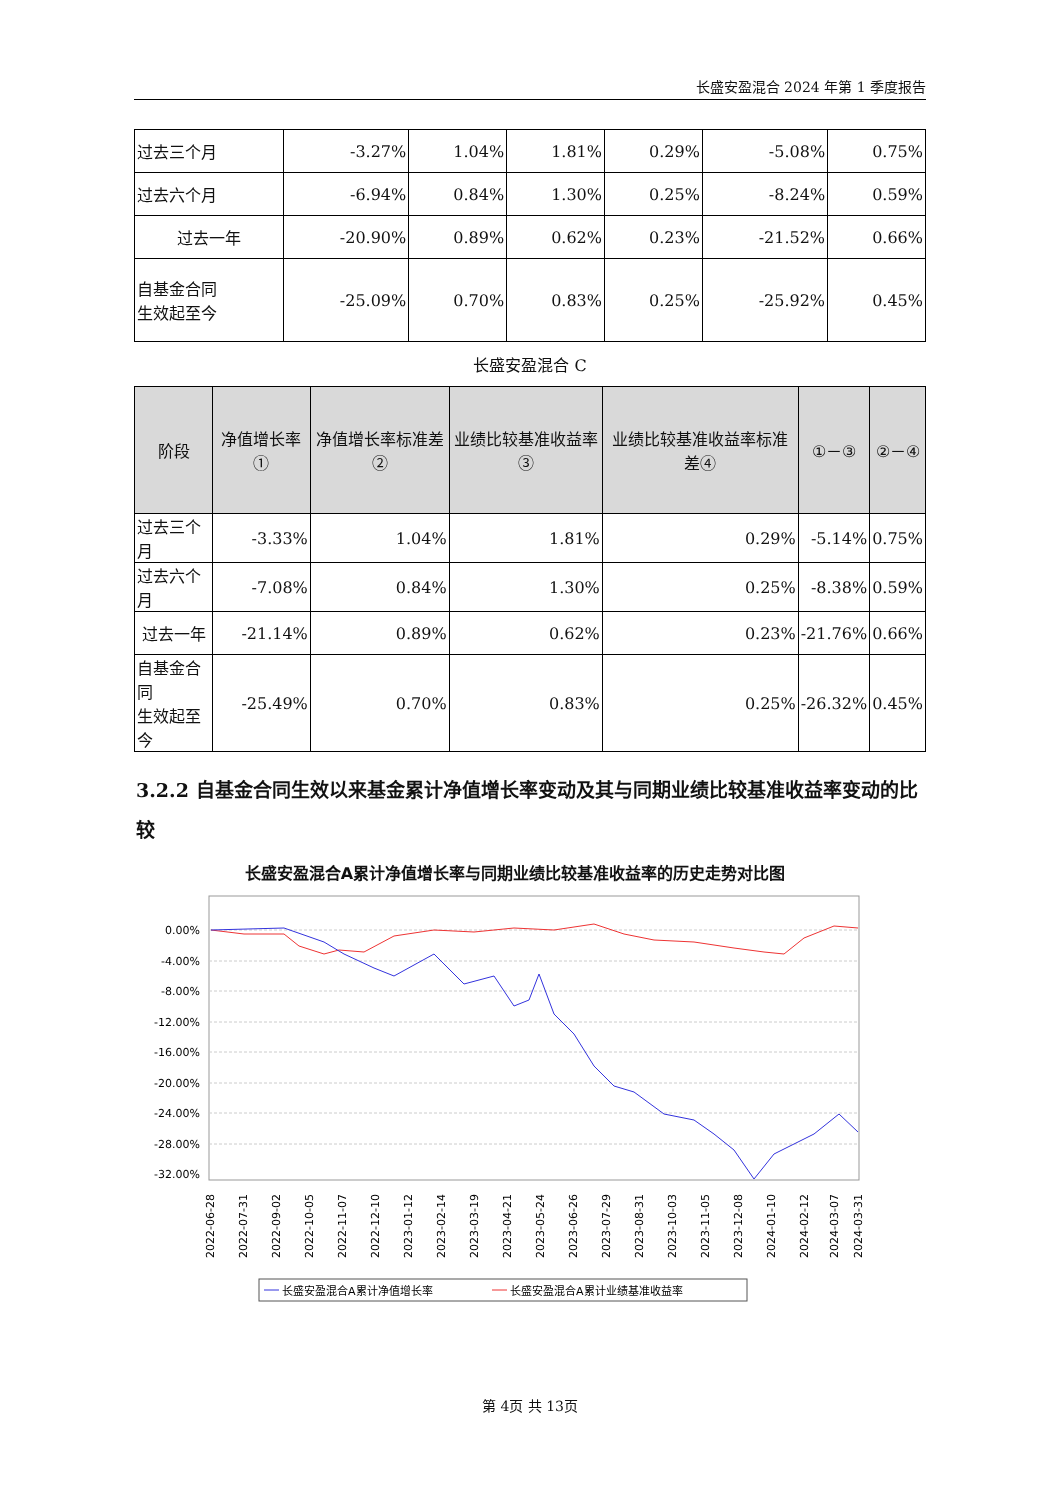长盛安盈混合 2024 年第 1 季度报告
| 过去三个月 | -3.27% | 1.04% | 1.81% | 0.29% | -5.08% | 0.75% |
| 过去六个月 | -6.94% | 0.84% | 1.30% | 0.25% | -8.24% | 0.59% |
| 过去一年 | -20.90% | 0.89% | 0.62% | 0.23% | -21.52% | 0.66% |
| 自基金合同 生效起至今 | -25.09% | 0.70% | 0.83% | 0.25% | -25.92% | 0.45% |
长盛安盈混合 C
| 阶段 | 净值增长率① | 净值增长率标准差② | 业绩比较基准收益率③ | 业绩比较基准收益率标准差④ | ①－③ | ②－④ |
| --- | --- | --- | --- | --- | --- | --- |
| 过去三个月 | -3.33% | 1.04% | 1.81% | 0.29% | -5.14% | 0.75% |
| 过去六个月 | -7.08% | 0.84% | 1.30% | 0.25% | -8.38% | 0.59% |
| 过去一年 | -21.14% | 0.89% | 0.62% | 0.23% | -21.76% | 0.66% |
| 自基金合同 生效起至今 | -25.49% | 0.70% | 0.83% | 0.25% | -26.32% | 0.45% |
3.2.2 自基金合同生效以来基金累计净值增长率变动及其与同期业绩比较基准收益率变动的比较
长盛安盈混合A累计净值增长率与同期业绩比较基准收益率的历史走势对比图
0.00%
-4.00%
-8.00%
-12.00%
-16.00%
-20.00%
-24.00%
-28.00%
-32.00%
2022-06-28
2022-07-31
2022-09-02
2022-10-05
2022-11-07
2022-12-10
2023-01-12
2023-02-14
2023-03-19
2023-04-21
2023-05-24
2023-06-26
2023-07-29
2023-08-31
2023-10-03
2023-11-05
2023-12-08
2024-01-10
2024-02-12
2024-03-07
2024-03-31
长盛安盈混合A累计净值增长率
长盛安盈混合A累计业绩基准收益率
第 4页 共 13页